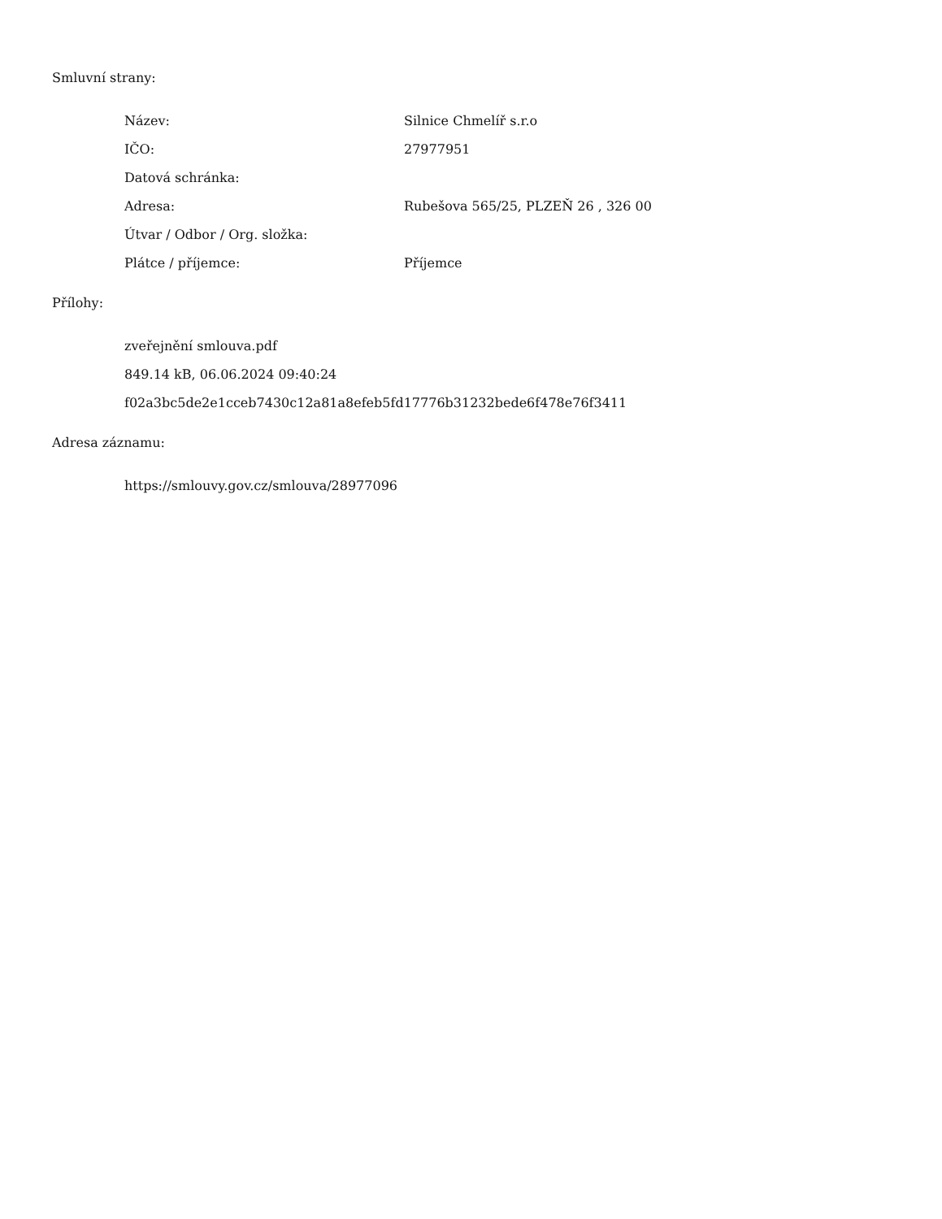Smluvní strany:
| Název: | Silnice Chmelíř s.r.o |
| IČO: | 27977951 |
| Datová schránka: | |
| Adresa: | Rubešova 565/25, PLZEŇ 26 , 326 00 |
| Útvar / Odbor / Org. složka: | |
| Plátce / příjemce: | Příjemce |
Přílohy:
zveřejnění smlouva.pdf
849.14 kB, 06.06.2024 09:40:24
f02a3bc5de2e1cceb7430c12a81a8efeb5fd17776b31232bede6f478e76f3411
Adresa záznamu:
https://smlouvy.gov.cz/smlouva/28977096